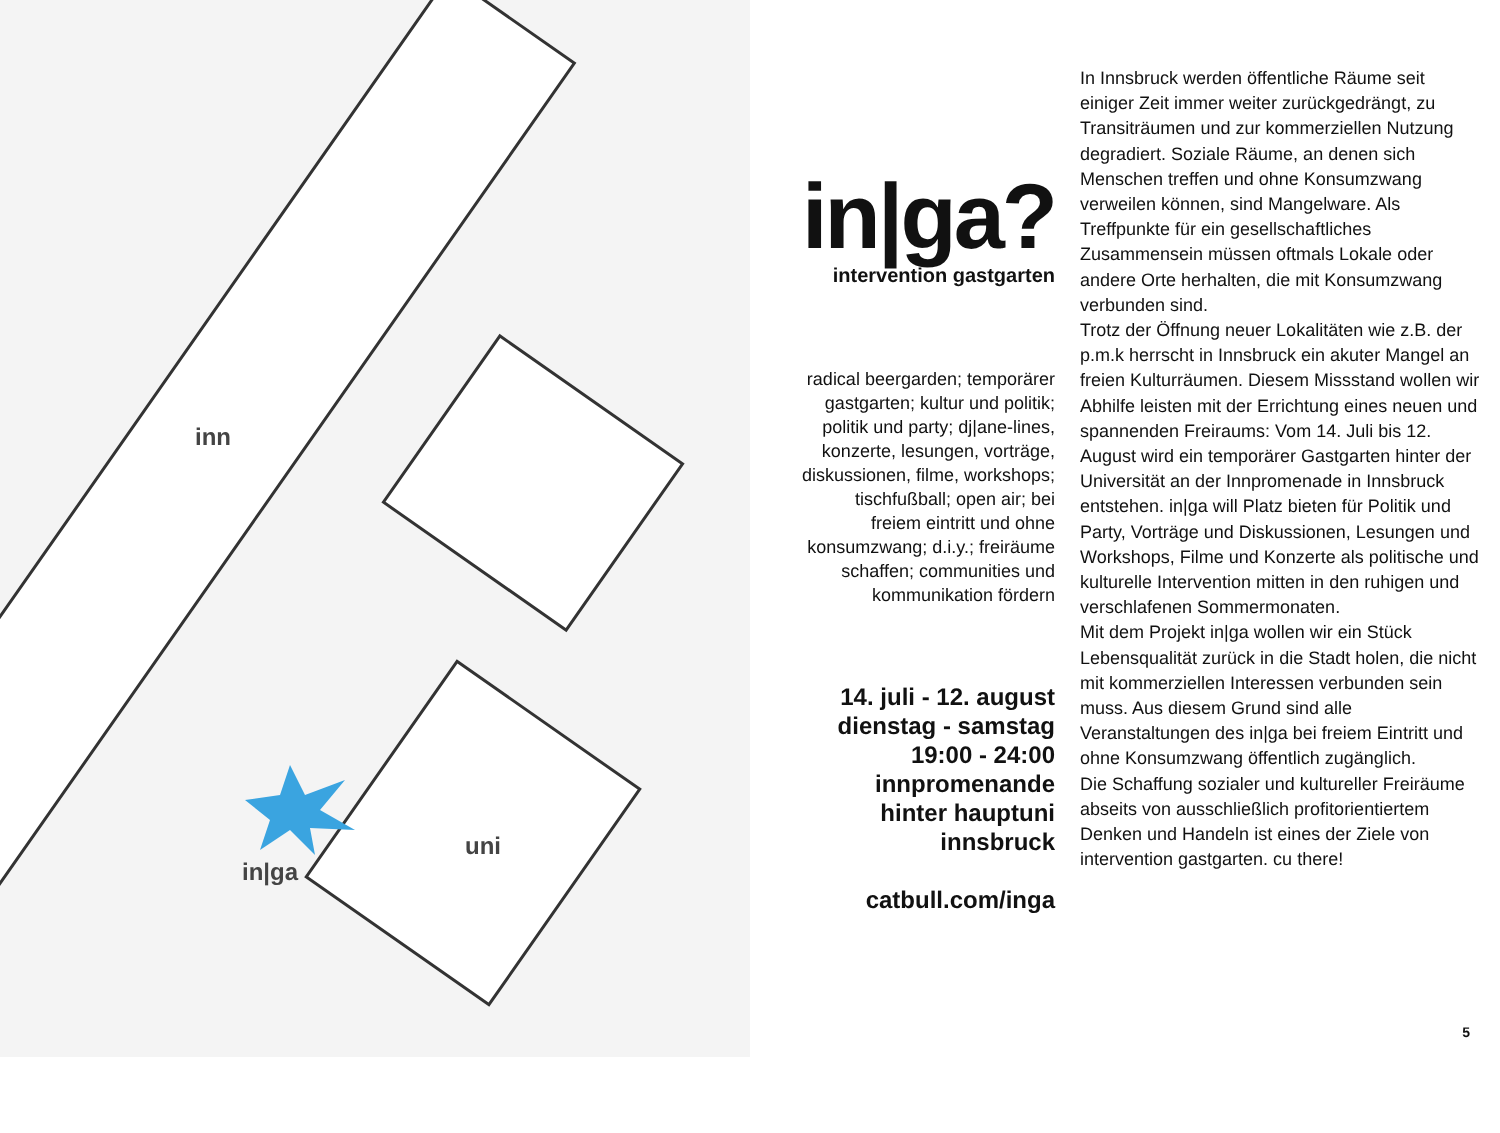inn
uni
in|ga
in|ga?
intervention gastgarten
radical beergarden; temporärer gastgarten; kultur und politik; politik und party; dj|ane-lines, konzerte, lesungen, vor­träge, diskussionen, filme, workshops; tischfußball; open air; bei freiem eintritt und ohne konsumzwang; d.i.y.; freiräume schaffen; communities und kommu­nikation fördern
14. juli - 12. august
dienstag - samstag
19:00 - 24:00
innpromenande
hinter hauptuni
innsbruck
catbull.com/inga
In Innsbruck werden öffentliche Räume seit einiger Zeit immer weiter zurückgedrängt, zu Transiträumen und zur kommerziellen Nutzung degradiert. Soziale Räume, an denen sich Menschen treffen und ohne Konsumzwang verweilen können, sind Mangelware. Als Treffpunkte für ein gesellschaftliches Zusammensein müssen oftmals Lokale oder andere Orte herhalten, die mit Konsumzwang verbunden sind.
Trotz der Öffnung neuer Lokalitäten wie z.B. der p.m.k herrscht in Innsbruck ein akuter Mangel an freien Kulturräumen. Diesem Missstand wollen wir Abhilfe leisten mit der Errichtung eines neuen und spannenden Freiraums: Vom 14. Juli bis 12. August wird ein temporärer Gastgarten hinter der Universität an der Innpromenade in Innsbruck entstehen. in|ga will Platz bieten für Politik und Party, Vorträge und Diskussionen, Lesungen und Workshops, Filme und Konzerte als politische und kulturelle Intervention mitten in den ruhigen und verschlafenen Sommermonaten.
Mit dem Projekt in|ga wollen wir ein Stück Lebensqualität zurück in die Stadt holen, die nicht mit kommerziellen Interessen verbunden sein muss. Aus diesem Grund sind alle Veranstaltungen des in|ga bei freiem Eintritt und ohne Konsumzwang öffentlich zugänglich.
Die Schaffung sozialer und kultureller Freiräume abseits von ausschließlich profitorientiertem Denken und Handeln ist eines der Ziele von intervention gastgarten. cu there!
5